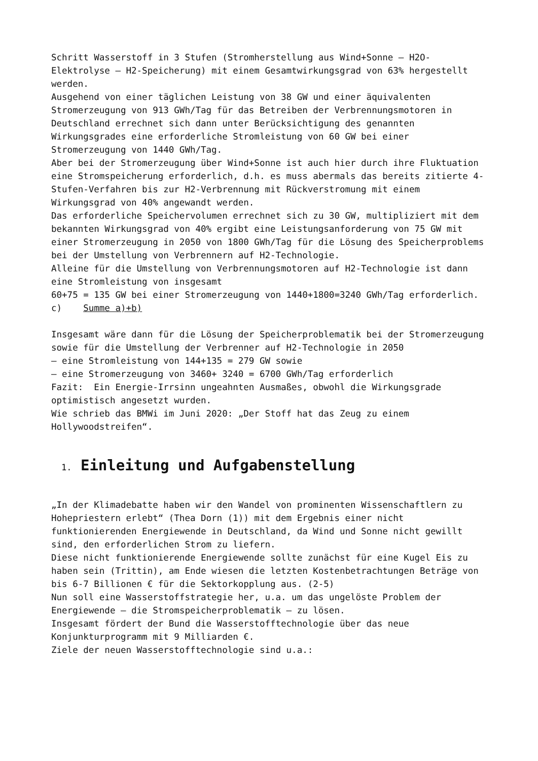Schritt Wasserstoff in 3 Stufen (Stromherstellung aus Wind+Sonne – H2O-Elektrolyse – H2-Speicherung) mit einem Gesamtwirkungsgrad von 63% hergestellt werden.
Ausgehend von einer täglichen Leistung von 38 GW und einer äquivalenten Stromerzeugung von 913 GWh/Tag für das Betreiben der Verbrennungsmotoren in Deutschland errechnet sich dann unter Berücksichtigung des genannten Wirkungsgrades eine erforderliche Stromleistung von 60 GW bei einer Stromerzeugung von 1440 GWh/Tag.
Aber bei der Stromerzeugung über Wind+Sonne ist auch hier durch ihre Fluktuation eine Stromspeicherung erforderlich, d.h. es muss abermals das bereits zitierte 4-Stufen-Verfahren bis zur H2-Verbrennung mit Rückverstromung mit einem Wirkungsgrad von 40% angewandt werden.
Das erforderliche Speichervolumen errechnet sich zu 30 GW, multipliziert mit dem bekannten Wirkungsgrad von 40% ergibt eine Leistungsanforderung von 75 GW mit einer Stromerzeugung in 2050 von 1800 GWh/Tag für die Lösung des Speicherproblems bei der Umstellung von Verbrennern auf H2-Technologie.
Alleine für die Umstellung von Verbrennungsmotoren auf H2-Technologie ist dann eine Stromleistung von insgesamt
60+75 = 135 GW bei einer Stromerzeugung von 1440+1800=3240 GWh/Tag erforderlich.
c) Summe a)+b)
Insgesamt wäre dann für die Lösung der Speicherproblematik bei der Stromerzeugung sowie für die Umstellung der Verbrenner auf H2-Technologie in 2050
– eine Stromleistung von 144+135 = 279 GW sowie
– eine Stromerzeugung von 3460+ 3240 = 6700 GWh/Tag erforderlich
Fazit: Ein Energie-Irrsinn ungeahnten Ausmaßes, obwohl die Wirkungsgrade optimistisch angesetzt wurden.
Wie schrieb das BMWi im Juni 2020: „Der Stoff hat das Zeug zu einem Hollywoodstreifen“.
1. Einleitung und Aufgabenstellung
„In der Klimadebatte haben wir den Wandel von prominenten Wissenschaftlern zu Hohepriestern erlebt“ (Thea Dorn (1)) mit dem Ergebnis einer nicht funktionierenden Energiewende in Deutschland, da Wind und Sonne nicht gewillt sind, den erforderlichen Strom zu liefern.
Diese nicht funktionierende Energiewende sollte zunächst für eine Kugel Eis zu haben sein (Trittin), am Ende wiesen die letzten Kostenbetrachtungen Beträge von bis 6-7 Billionen € für die Sektorkopplung aus. (2-5)
Nun soll eine Wasserstoffstrategie her, u.a. um das ungelöste Problem der Energiewende – die Stromspeicherproblematik – zu lösen.
Insgesamt fördert der Bund die Wasserstofftechnologie über das neue Konjunkturprogramm mit 9 Milliarden €.
Ziele der neuen Wasserstofftechnologie sind u.a.: